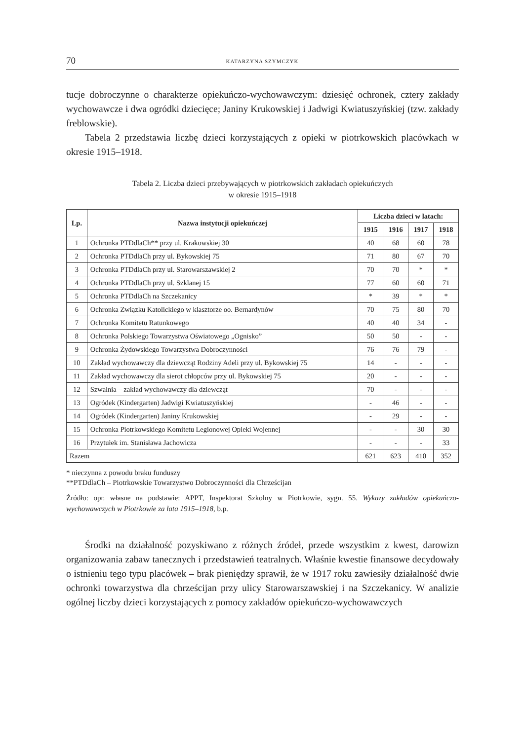70 KATARZYNA SZYMCZYK
tucje dobroczynne o charakterze opiekuńczo-wychowawczym: dziesięć ochronek, cztery zakłady wychowawcze i dwa ogródki dziecięce; Janiny Krukowskiej i Jadwigi Kwiatuszyńskiej (tzw. zakłady freblowskie).
Tabela 2 przedstawia liczbę dzieci korzystających z opieki w piotrkowskich placówkach w okresie 1915–1918.
Tabela 2. Liczba dzieci przebywających w piotrkowskich zakładach opiekuńczych
w okresie 1915–1918
| Lp. | Nazwa instytucji opiekuńczej | Liczba dzieci w latach: | | | |
| --- | --- | --- | --- | --- | --- |
| | | 1915 | 1916 | 1917 | 1918 |
| 1 | Ochronka PTDdlaCh** przy ul. Krakowskiej 30 | 40 | 68 | 60 | 78 |
| 2 | Ochronka PTDdlaCh przy ul. Bykowskiej 75 | 71 | 80 | 67 | 70 |
| 3 | Ochronka PTDdlaCh przy ul. Starowarszawskiej 2 | 70 | 70 | * | * |
| 4 | Ochronka PTDdlaCh przy ul. Szklanej 15 | 77 | 60 | 60 | 71 |
| 5 | Ochronka PTDdlaCh na Szczekanicy | * | 39 | * | * |
| 6 | Ochronka Związku Katolickiego w klasztorze oo. Bernardynów | 70 | 75 | 80 | 70 |
| 7 | Ochronka Komitetu Ratunkowego | 40 | 40 | 34 | - |
| 8 | Ochronka Polskiego Towarzystwa Oświatowego „Ognisko” | 50 | 50 | - | - |
| 9 | Ochronka Żydowskiego Towarzystwa Dobroczynności | 76 | 76 | 79 | - |
| 10 | Zakład wychowawczy dla dziewcząt Rodziny Adeli przy ul. Bykowskiej 75 | 14 | - | - | - |
| 11 | Zakład wychowawczy dla sierot chłopców przy ul. Bykowskiej 75 | 20 | - | - | - |
| 12 | Szwalnia – zakład wychowawczy dla dziewcząt | 70 | - | - | - |
| 13 | Ogródek (Kindergarten) Jadwigi Kwiatuszyńskiej | - | 46 | - | - |
| 14 | Ogródek (Kindergarten) Janiny Krukowskiej | - | 29 | - | - |
| 15 | Ochronka Piotrkowskiego Komitetu Legionowej Opieki Wojennej | - | - | 30 | 30 |
| 16 | Przytułek im. Stanisława Jachowicza | - | - | - | 33 |
| Razem | | 621 | 623 | 410 | 352 |
* nieczynna z powodu braku funduszy
**PTDdlaCh – Piotrkowskie Towarzystwo Dobroczynności dla Chrześcijan
Źródło: opr. własne na podstawie: APPT, Inspektorat Szkolny w Piotrkowie, sygn. 55. Wykazy zakładów opiekuńczo-wychowawczych w Piotrkowie za lata 1915–1918, b.p.
Środki na działalność pozyskiwano z różnych źródeł, przede wszystkim z kwest, darowizn organizowania zabaw tanecznych i przedstawień teatralnych. Właśnie kwestie finansowe decydowały o istnieniu tego typu placówek – brak pieniędzy sprawił, że w 1917 roku zawiesiły działalność dwie ochronki towarzystwa dla chrześcijan przy ulicy Starowarszawskiej i na Szczekanicy. W analizie ogólnej liczby dzieci korzystających z pomocy zakładów opiekuńczo-wychowawczych